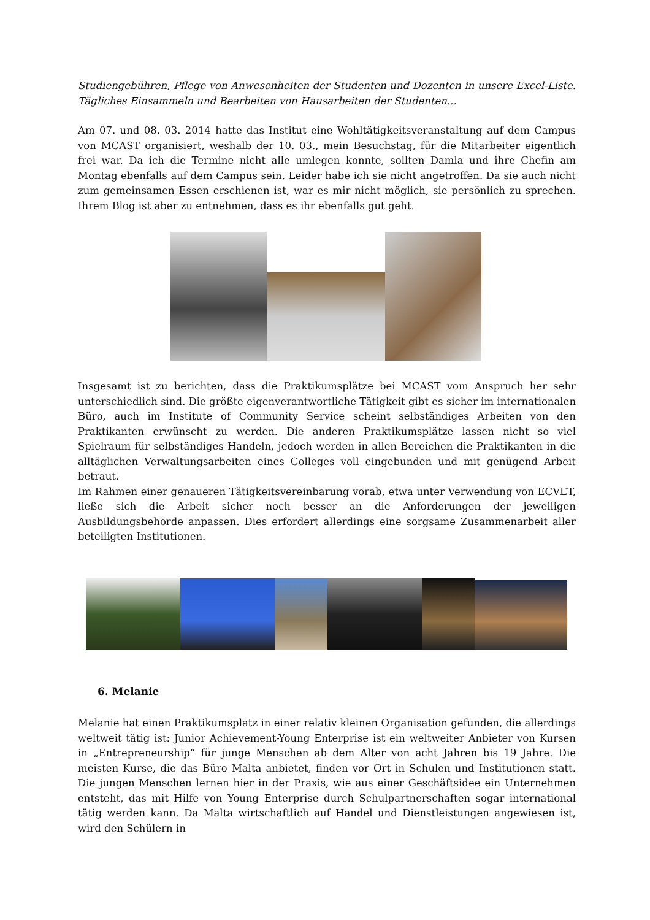Studiengebühren, Pflege von Anwesenheiten der Studenten und Dozenten in unsere Excel-Liste. Tägliches Einsammeln und Bearbeiten von Hausarbeiten der Studenten...
Am 07. und 08. 03. 2014 hatte das Institut eine Wohltätigkeitsveranstaltung auf dem Campus von MCAST organisiert, weshalb der 10. 03., mein Besuchstag, für die Mitarbeiter eigentlich frei war. Da ich die Termine nicht alle umlegen konnte, sollten Damla und ihre Chefin am Montag ebenfalls auf dem Campus sein. Leider habe ich sie nicht angetroffen. Da sie auch nicht zum gemeinsamen Essen erschienen ist, war es mir nicht möglich, sie persönlich zu sprechen. Ihrem Blog ist aber zu entnehmen, dass es ihr ebenfalls gut geht.
Insgesamt ist zu berichten, dass die Praktikumsplätze bei MCAST vom Anspruch her sehr unterschiedlich sind. Die größte eigenverantwortliche Tätigkeit gibt es sicher im internationalen Büro, auch im Institute of Community Service scheint selbständiges Arbeiten von den Praktikanten erwünscht zu werden. Die anderen Praktikumsplätze lassen nicht so viel Spielraum für selbständiges Handeln, jedoch werden in allen Bereichen die Praktikanten in die alltäglichen Verwaltungsarbeiten eines Colleges voll eingebunden und mit genügend Arbeit betraut.
Im Rahmen einer genaueren Tätigkeitsvereinbarung vorab, etwa unter Verwendung von ECVET, ließe sich die Arbeit sicher noch besser an die Anforderungen der jeweiligen Ausbildungsbehörde anpassen. Dies erfordert allerdings eine sorgsame Zusammenarbeit aller beteiligten Institutionen.
6. Melanie
Melanie hat einen Praktikumsplatz in einer relativ kleinen Organisation gefunden, die allerdings weltweit tätig ist: Junior Achievement-Young Enterprise ist ein weltweiter Anbieter von Kursen in „Entrepreneurship“ für junge Menschen ab dem Alter von acht Jahren bis 19 Jahre. Die meisten Kurse, die das Büro Malta anbietet, finden vor Ort in Schulen und Institutionen statt. Die jungen Menschen lernen hier in der Praxis, wie aus einer Geschäftsidee ein Unternehmen entsteht, das mit Hilfe von Young Enterprise durch Schulpartnerschaften sogar international tätig werden kann. Da Malta wirtschaftlich auf Handel und Dienstleistungen angewiesen ist, wird den Schülern in